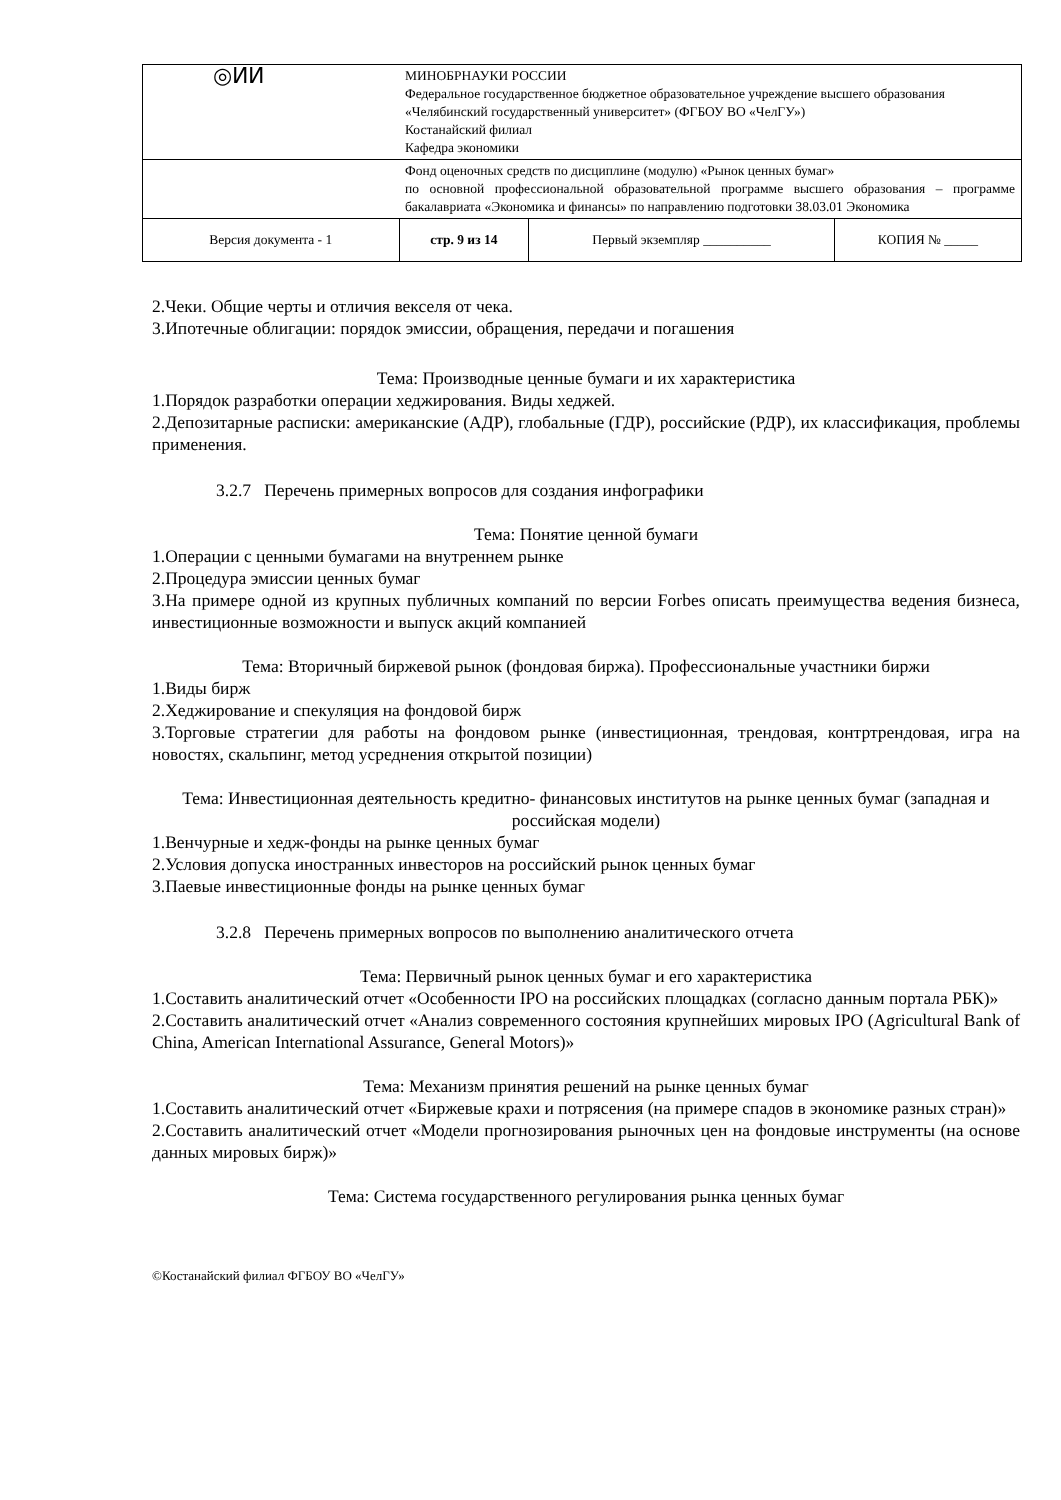| ◎ͶͶ | МИНОБРНАУКИ РОССИИ Федеральное государственное бюджетное образовательное учреждение высшего образования «Челябинский государственный университет» (ФГБОУ ВО «ЧелГУ») Костанайский филиал Кафедра экономики | | |
| | Фонд оценочных средств по дисциплине (модулю) «Рынок ценных бумаг» по основной профессиональной образовательной программе высшего образования – программе бакалавриата «Экономика и финансы» по направлению подготовки 38.03.01 Экономика | | |
| Версия документа - 1 | стр. 9 из 14 | Первый экземпляр __________ | КОПИЯ № _____ |
2.Чеки. Общие черты и отличия векселя от чека.
3.Ипотечные облигации: порядок эмиссии, обращения, передачи и погашения
Тема: Производные ценные бумаги и их характеристика
1.Порядок разработки операции хеджирования. Виды хеджей.
2.Депозитарные расписки: американские (АДР), глобальные (ГДР), российские (РДР), их классификация, проблемы применения.
3.2.7 Перечень примерных вопросов для создания инфографики
Тема: Понятие ценной бумаги
1.Операции с ценными бумагами на внутреннем рынке
2.Процедура эмиссии ценных бумаг
3.На примере одной из крупных публичных компаний по версии Forbes описать преимущества ведения бизнеса, инвестиционные возможности и выпуск акций компанией
Тема: Вторичный биржевой рынок (фондовая биржа). Профессиональные участники биржи
1.Виды бирж
2.Хеджирование и спекуляция на фондовой бирж
3.Торговые стратегии для работы на фондовом рынке (инвестиционная, трендовая, контртрендовая, игра на новостях, скальпинг, метод усреднения открытой позиции)
Тема: Инвестиционная деятельность кредитно- финансовых институтов на рынке ценных бумаг (западная и российская модели)
1.Венчурные и хедж-фонды на рынке ценных бумаг
2.Условия допуска иностранных инвесторов на российский рынок ценных бумаг
3.Паевые инвестиционные фонды на рынке ценных бумаг
3.2.8 Перечень примерных вопросов по выполнению аналитического отчета
Тема: Первичный рынок ценных бумаг и его характеристика
1.Составить аналитический отчет «Особенности IPO на российских площадках (согласно данным портала РБК)»
2.Составить аналитический отчет «Анализ современного состояния крупнейших мировых IPO (Agricultural Bank of China, American International Assurance, General Motors)»
Тема: Механизм принятия решений на рынке ценных бумаг
1.Составить аналитический отчет «Биржевые крахи и потрясения (на примере спадов в экономике разных стран)»
2.Составить аналитический отчет «Модели прогнозирования рыночных цен на фондовые инструменты (на основе данных мировых бирж)»
Тема: Система государственного регулирования рынка ценных бумаг
©Костанайский филиал ФГБОУ ВО «ЧелГУ»